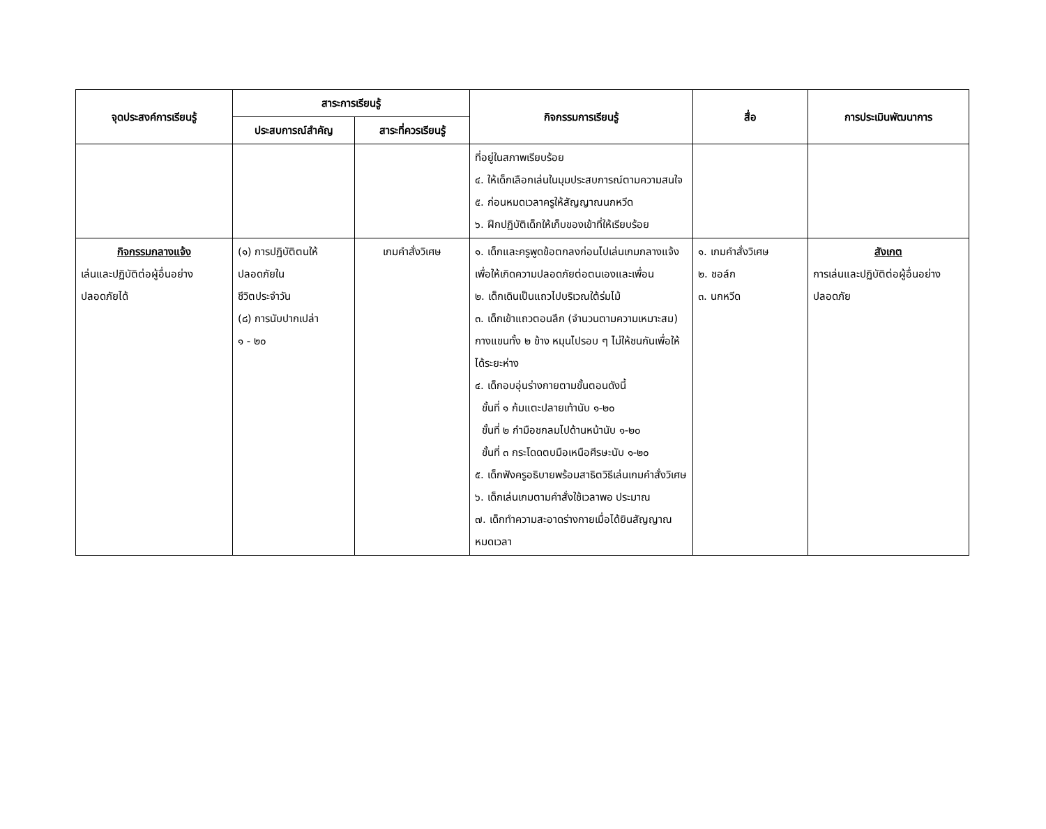| จุดประสงค์การเรียนรู้ | สาระการเรียนรู้ | | กิจกรรมการเรียนรู้ | สื่อ | การประเมินพัฒนาการ |
| --- | --- | --- | --- | --- | --- |
| | ประสบการณ์สำคัญ | สาระที่ควรเรียนรู้ | | | |
| | | | ที่อยู่ในสภาพเรียบร้อย ๔. ให้เด็กเลือกเล่นในมุมประสบการณ์ตามความสนใจ ๕. ก่อนหมดเวลาครูให้สัญญาณนกหวีด ๖. ฝึกปฏิบัติเด็กให้เก็บของเข้าที่ให้เรียบร้อย | | |
| กิจกรรมกลางแจ้ง เล่นและปฏิบัติต่อผู้อื่นอย่างปลอดภัยได้ | (๑) การปฏิบัติตนให้ปลอดภัยใน ชีวิตประจำวัน (๘) การนับปากเปล่า ๑ - ๒๐ | เกมคำสั่งวิเศษ | ๑. เด็กและครูพูดข้อตกลงก่อนไปเล่นเกมกลางแจ้งเพื่อให้เกิดความปลอดภัยต่อตนเองและเพื่อน ๒. เด็กเดินเป็นแถวไปบริเวณใต้ร่มไม้ ๓. เด็กเข้าแถวตอนลึก (จำนวนตามความเหมาะสม) กางแขนทั้ง ๒ ข้าง หมุนไปรอบ ๆ ไม่ให้ชนกันเพื่อให้ได้ระยะห่าง ๔. เด็กอบอุ่นร่างกายตามขั้นตอนดังนี้ ขั้นที่ ๑ ก้มแตะปลายเท้านับ ๑-๒๐ ขั้นที่ ๒ กำมือชกลมไปด้านหน้านับ ๑-๒๐ ขั้นที่ ๓ กระโดดตบมือเหนือศีรษะนับ ๑-๒๐ ๕. เด็กฟังครูอธิบายพร้อมสาธิตวิธีเล่นเกมคำสั่งวิเศษ ๖. เด็กเล่นเกมตามคำสั่งใช้เวลาพอ ประมาณ ๗. เด็กทำความสะอาดร่างกายเมื่อได้ยินสัญญาณหมดเวลา | ๑. เกมคำสั่งวิเศษ ๒. ชอล์ก ๓. นกหวีด | สังเกต การเล่นและปฏิบัติต่อผู้อื่นอย่างปลอดภัย |